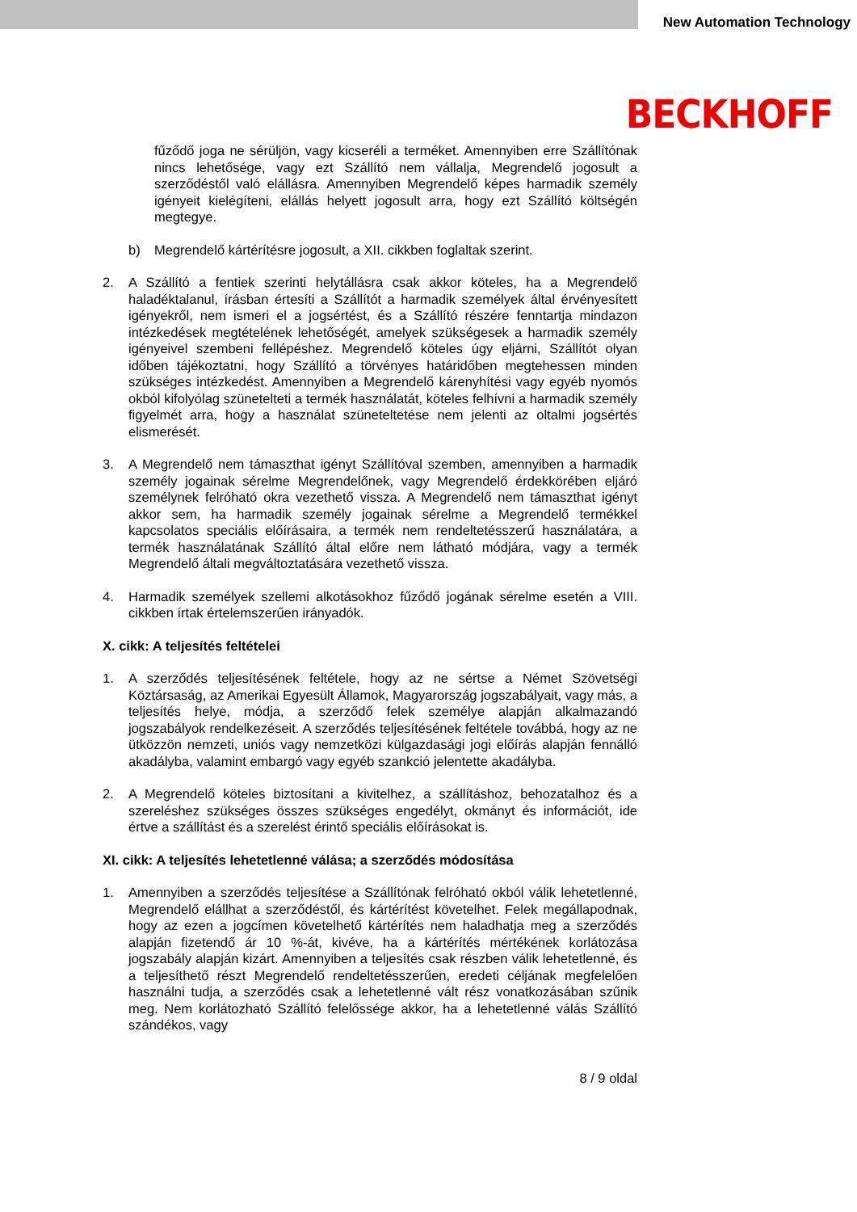New Automation Technology
BECKHOFF
fűződő joga ne sérüljön, vagy kicseréli a terméket. Amennyiben erre Szállítónak nincs lehetősége, vagy ezt Szállító nem vállalja, Megrendelő jogosult a szerződéstől való elállásra. Amennyiben Megrendelő képes harmadik személy igényeit kielégíteni, elállás helyett jogosult arra, hogy ezt Szállító költségén megtegye.
b) Megrendelő kártérítésre jogosult, a XII. cikkben foglaltak szerint.
2. A Szállító a fentiek szerinti helytállásra csak akkor köteles, ha a Megrendelő haladéktalanul, írásban értesíti a Szállítót a harmadik személyek által érvényesített igényekről, nem ismeri el a jogsértést, és a Szállító részére fenntartja mindazon intézkedések megtételének lehetőségét, amelyek szükségesek a harmadik személy igényeivel szembeni fellépéshez. Megrendelő köteles úgy eljárni, Szállítót olyan időben tájékoztatni, hogy Szállító a törvényes határidőben megtehessen minden szükséges intézkedést. Amennyiben a Megrendelő kárenyhítési vagy egyéb nyomós okból kifolyólag szünetelteti a termék használatát, köteles felhívni a harmadik személy figyelmét arra, hogy a használat szüneteltetése nem jelenti az oltalmi jogsértés elismerését.
3. A Megrendelő nem támaszthat igényt Szállítóval szemben, amennyiben a harmadik személy jogainak sérelme Megrendelőnek, vagy Megrendelő érdekkörében eljáró személynek felróható okra vezethető vissza. A Megrendelő nem támaszthat igényt akkor sem, ha harmadik személy jogainak sérelme a Megrendelő termékkel kapcsolatos speciális előírásaira, a termék nem rendeltetésszerű használatára, a termék használatának Szállító által előre nem látható módjára, vagy a termék Megrendelő általi megváltoztatására vezethető vissza.
4. Harmadik személyek szellemi alkotásokhoz fűződő jogának sérelme esetén a VIII. cikkben írtak értelemszerűen irányadók.
X. cikk: A teljesítés feltételei
1. A szerződés teljesítésének feltétele, hogy az ne sértse a Német Szövetségi Köztársaság, az Amerikai Egyesült Államok, Magyarország jogszabályait, vagy más, a teljesítés helye, módja, a szerződő felek személye alapján alkalmazandó jogszabályok rendelkezéseit. A szerződés teljesítésének feltétele továbbá, hogy az ne ütközzön nemzeti, uniós vagy nemzetközi külgazdasági jogi előírás alapján fennálló akadályba, valamint embargó vagy egyéb szankció jelentette akadályba.
2. A Megrendelő köteles biztosítani a kivitelhez, a szállításhoz, behozatalhoz és a szereléshez szükséges összes szükséges engedélyt, okmányt és információt, ide értve a szállítást és a szerelést érintő speciális előírásokat is.
XI. cikk: A teljesítés lehetetlenné válása; a szerződés módosítása
1. Amennyiben a szerződés teljesítése a Szállítónak felróható okból válik lehetetlenné, Megrendelő elállhat a szerződéstől, és kártérítést követelhet. Felek megállapodnak, hogy az ezen a jogcímen követelhető kártérítés nem haladhatja meg a szerződés alapján fizetendő ár 10 %-át, kivéve, ha a kártérítés mértékének korlátozása jogszabály alapján kizárt. Amennyiben a teljesítés csak részben válik lehetetlenné, és a teljesíthető részt Megrendelő rendeltetésszerűen, eredeti céljának megfelelően használni tudja, a szerződés csak a lehetetlenné vált rész vonatkozásában szűnik meg. Nem korlátozható Szállító felelőssége akkor, ha a lehetetlenné válás Szállító szándékos, vagy
8 / 9 oldal